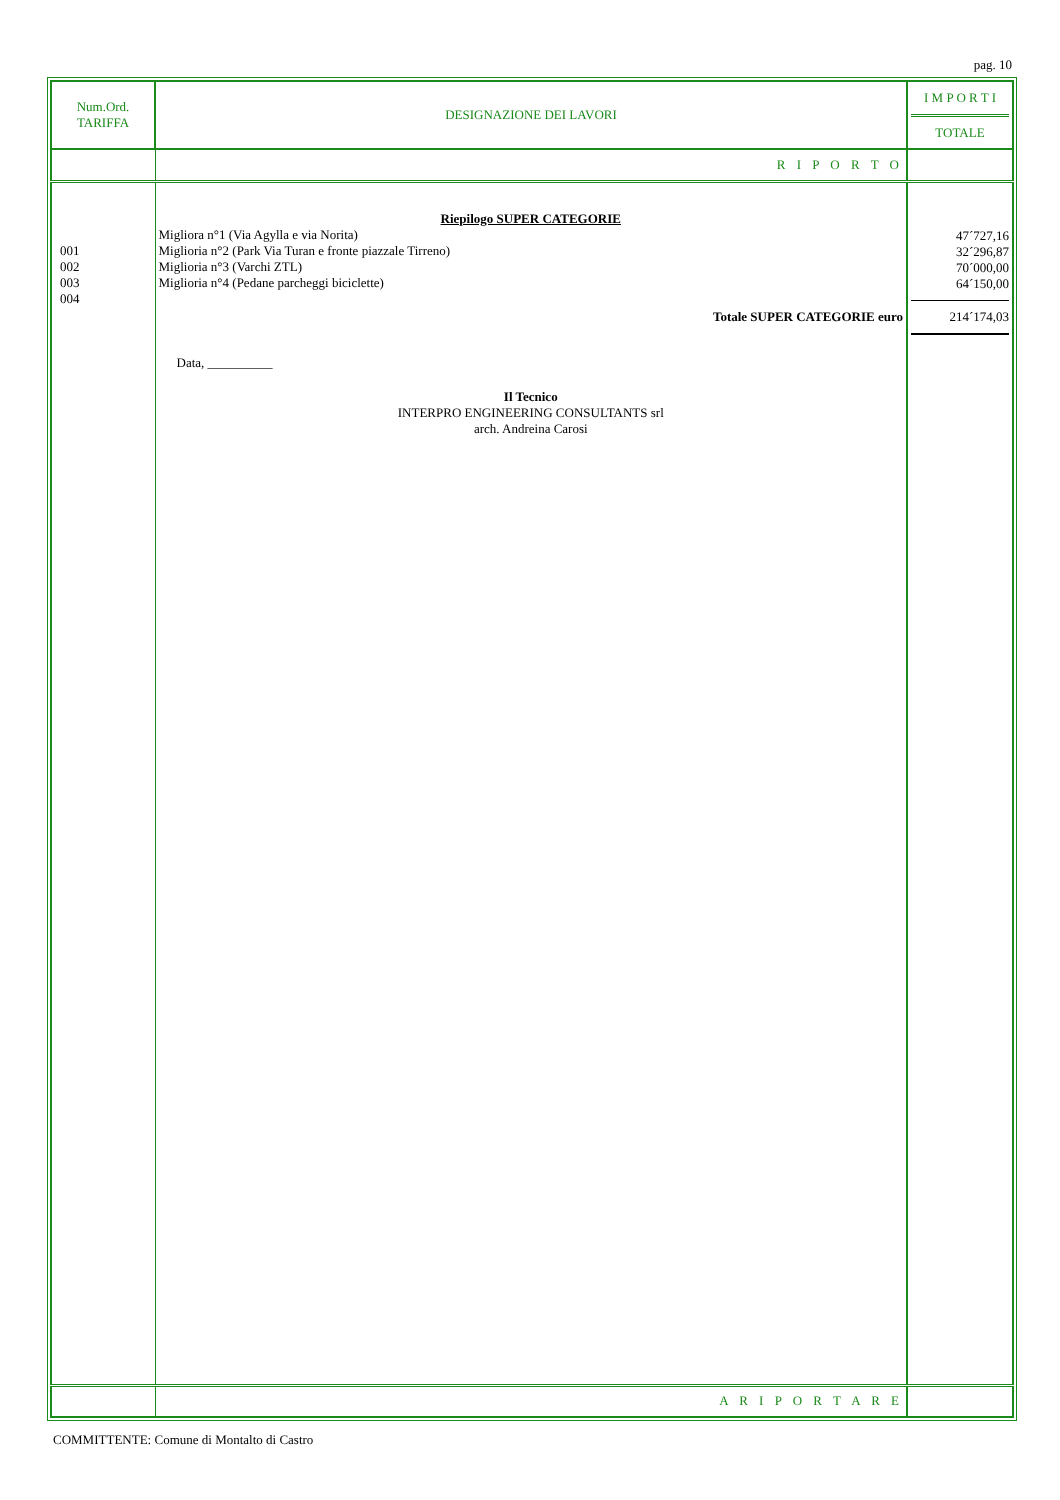pag. 10
| Num.Ord. TARIFFA | DESIGNAZIONE DEI LAVORI | I M P O R T I TOTALE |
| --- | --- | --- |
| | R I P O R T O | |
| 001 002 003 004 | Riepilogo SUPER CATEGORIE Migliora n°1 (Via Agylla e via Norita) Miglioria n°2 (Park Via Turan e fronte piazzale Tirreno) Miglioria n°3 (Varchi ZTL) Miglioria n°4 (Pedane parcheggi biciclette) Totale SUPER CATEGORIE euro Data, __________ Il Tecnico INTERPRO ENGINEERING CONSULTANTS srl arch. Andreina Carosi | 47´727,16 32´296,87 70´000,00 64´150,00 214´174,03 |
| | A R I P O R T A R E | |
COMMITTENTE: Comune di Montalto di Castro